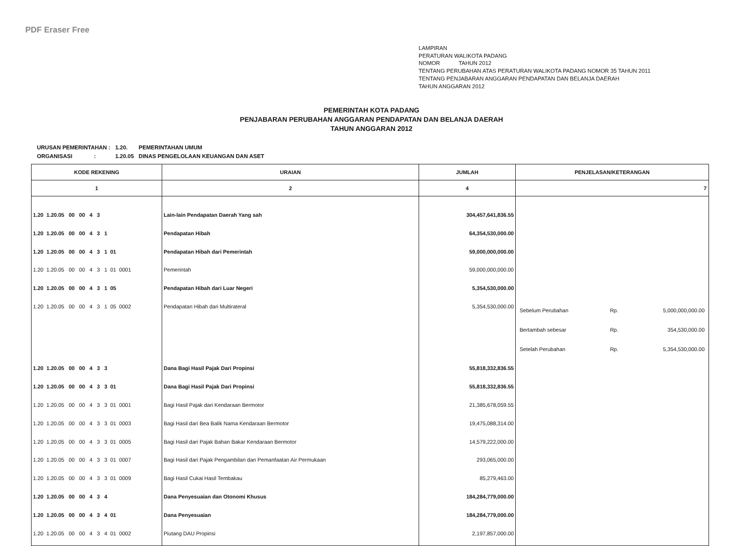PDF Eraser Free
LAMPIRAN
PERATURAN WALIKOTA PADANG
NOMOR TAHUN 2012
TENTANG PERUBAHAN ATAS PERATURAN WALIKOTA PADANG NOMOR 35 TAHUN 2011
TENTANG PENJABARAN ANGGARAN PENDAPATAN DAN BELANJA DAERAH
TAHUN ANGGARAN 2012
PEMERINTAH KOTA PADANG
PENJABARAN PERUBAHAN ANGGARAN PENDAPATAN DAN BELANJA DAERAH
TAHUN ANGGARAN 2012
| URUSAN PEMERINTAHAN : | 1.20. | PEMERINTAHAN UMUM |
| ORGANISASI : | 1.20.05 | DINAS PENGELOLAAN KEUANGAN DAN ASET |
| KODE REKENING | URAIAN | JUMLAH | PENJELASAN/KETERANGAN |
| --- | --- | --- | --- |
| 1 | 2 | 4 | 7 |
| 1.20 1.20.05 00 00 4 3 | Lain-lain Pendapatan Daerah Yang sah | 304,457,641,836.55 | |
| 1.20 1.20.05 00 00 4 3 1 | Pendapatan Hibah | 64,354,530,000.00 | |
| 1.20 1.20.05 00 00 4 3 1 01 | Pendapatan Hibah dari Pemerintah | 59,000,000,000.00 | |
| 1.20 1.20.05 00 00 4 3 1 01 0001 | Pemerintah | 59,000,000,000.00 | |
| 1.20 1.20.05 00 00 4 3 1 05 | Pendapatan Hibah dari Luar Negeri | 5,354,530,000.00 | |
| 1.20 1.20.05 00 00 4 3 1 05 0002 | Pendapatan Hibah dari Multirateral | 5,354,530,000.00 | / Sebelum Perubahan / Rp. / 5,000,000,000.00 / / Bertambah sebesar / Rp. / 354,530,000.00 / / Setelah Perubahan / Rp. / 5,354,530,000.00 / |
| 1.20 1.20.05 00 00 4 3 3 | Dana Bagi Hasil Pajak Dari Propinsi | 55,818,332,836.55 | |
| 1.20 1.20.05 00 00 4 3 3 01 | Dana Bagi Hasil Pajak Dari Propinsi | 55,818,332,836.55 | |
| 1.20 1.20.05 00 00 4 3 3 01 0001 | Bagi Hasil Pajak dari Kendaraan Bermotor | 21,385,678,059.55 | |
| 1.20 1.20.05 00 00 4 3 3 01 0003 | Bagi Hasil dari Bea Balik Nama Kendaraan Bermotor | 19,475,088,314.00 | |
| 1.20 1.20.05 00 00 4 3 3 01 0005 | Bagi Hasil dari Pajak Bahan Bakar Kendaraan Bermotor | 14,579,222,000.00 | |
| 1.20 1.20.05 00 00 4 3 3 01 0007 | Bagi Hasil dari Pajak Pengambilan dan Pemanfaatan Air Permukaan | 293,065,000.00 | |
| 1.20 1.20.05 00 00 4 3 3 01 0009 | Bagi Hasil Cukai Hasil Tembakau | 85,279,463.00 | |
| 1.20 1.20.05 00 00 4 3 4 | Dana Penyesuaian dan Otonomi Khusus | 184,284,779,000.00 | |
| 1.20 1.20.05 00 00 4 3 4 01 | Dana Penyesuaian | 184,284,779,000.00 | |
| 1.20 1.20.05 00 00 4 3 4 01 0002 | Piutang DAU Propinsi | 2,197,857,000.00 | |